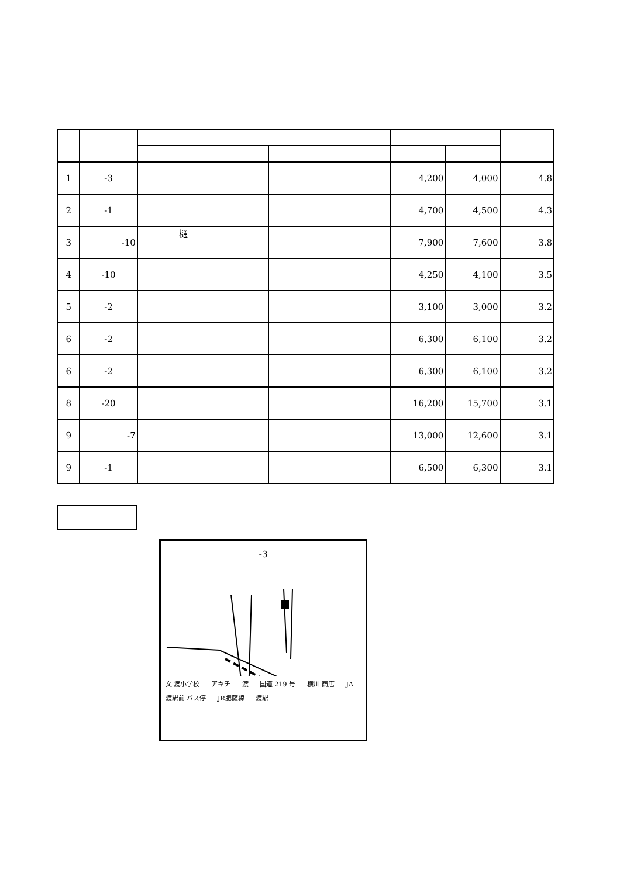| 1 | -3 | | | 4,200 | 4,000 | 4.8 |
| 2 | -1 | | | 4,700 | 4,500 | 4.3 |
| 3 | -10 | 樋 | | 7,900 | 7,600 | 3.8 |
| 4 | -10 | | | 4,250 | 4,100 | 3.5 |
| 5 | -2 | | | 3,100 | 3,000 | 3.2 |
| 6 | -2 | | | 6,300 | 6,100 | 3.2 |
| 6 | -2 | | | 6,300 | 6,100 | 3.2 |
| 8 | -20 | | | 16,200 | 15,700 | 3.1 |
| 9 | -7 | | | 13,000 | 12,600 | 3.1 |
| 9 | -1 | | | 6,500 | 6,300 | 3.1 |
-3
文 渡小学校 アキチ 渡 国道 219 号 横川 商店 JA 渡駅前 バス停 JR肥薩線 渡駅